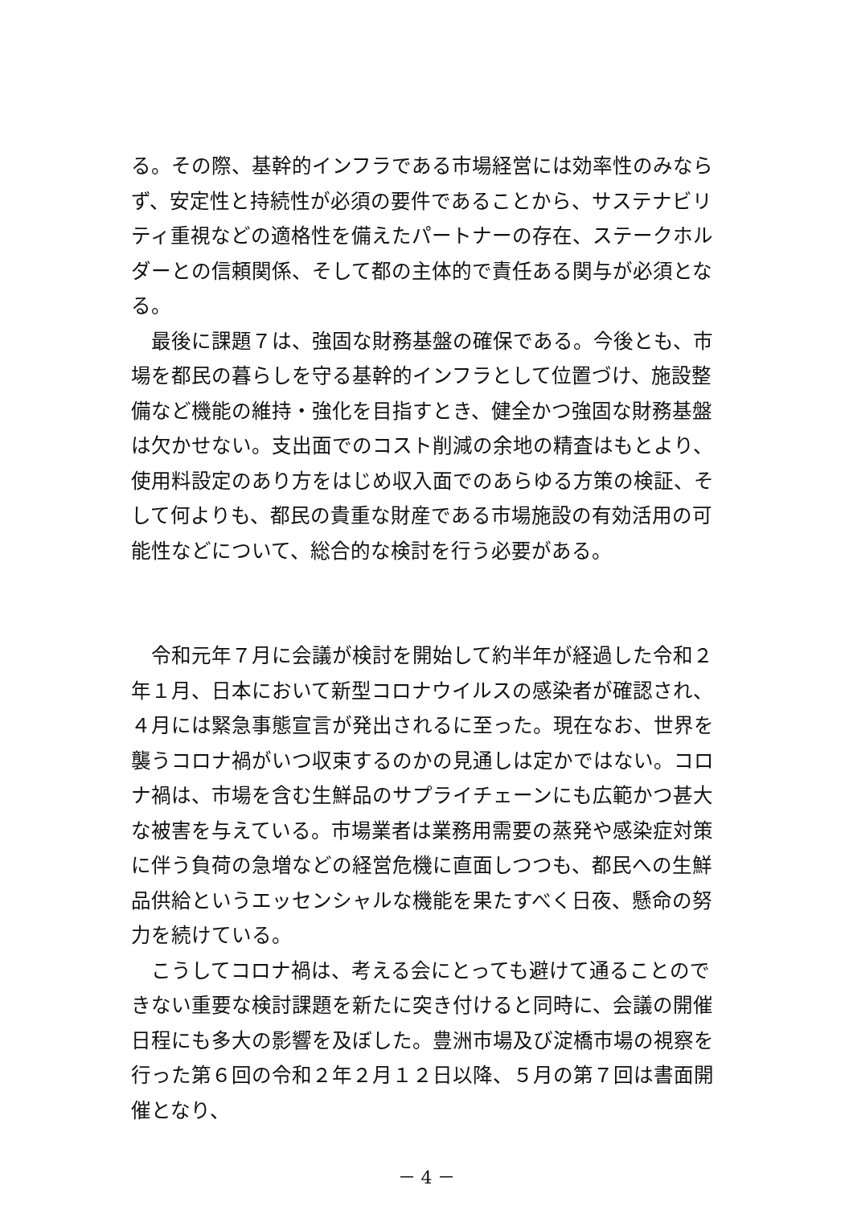る。その際、基幹的インフラである市場経営には効率性のみならず、安定性と持続性が必須の要件であることから、サステナビリティ重視などの適格性を備えたパートナーの存在、ステークホルダーとの信頼関係、そして都の主体的で責任ある関与が必須となる。
　最後に課題７は、強固な財務基盤の確保である。今後とも、市場を都民の暮らしを守る基幹的インフラとして位置づけ、施設整備など機能の維持・強化を目指すとき、健全かつ強固な財務基盤は欠かせない。支出面でのコスト削減の余地の精査はもとより、使用料設定のあり方をはじめ収入面でのあらゆる方策の検証、そして何よりも、都民の貴重な財産である市場施設の有効活用の可能性などについて、総合的な検討を行う必要がある。
　令和元年７月に会議が検討を開始して約半年が経過した令和２年１月、日本において新型コロナウイルスの感染者が確認され、４月には緊急事態宣言が発出されるに至った。現在なお、世界を襲うコロナ禍がいつ収束するのかの見通しは定かではない。コロナ禍は、市場を含む生鮮品のサプライチェーンにも広範かつ甚大な被害を与えている。市場業者は業務用需要の蒸発や感染症対策に伴う負荷の急増などの経営危機に直面しつつも、都民への生鮮品供給というエッセンシャルな機能を果たすべく日夜、懸命の努力を続けている。
　こうしてコロナ禍は、考える会にとっても避けて通ることのできない重要な検討課題を新たに突き付けると同時に、会議の開催日程にも多大の影響を及ぼした。豊洲市場及び淀橋市場の視察を行った第６回の令和２年２月１２日以降、５月の第７回は書面開催となり、
－ 4 －